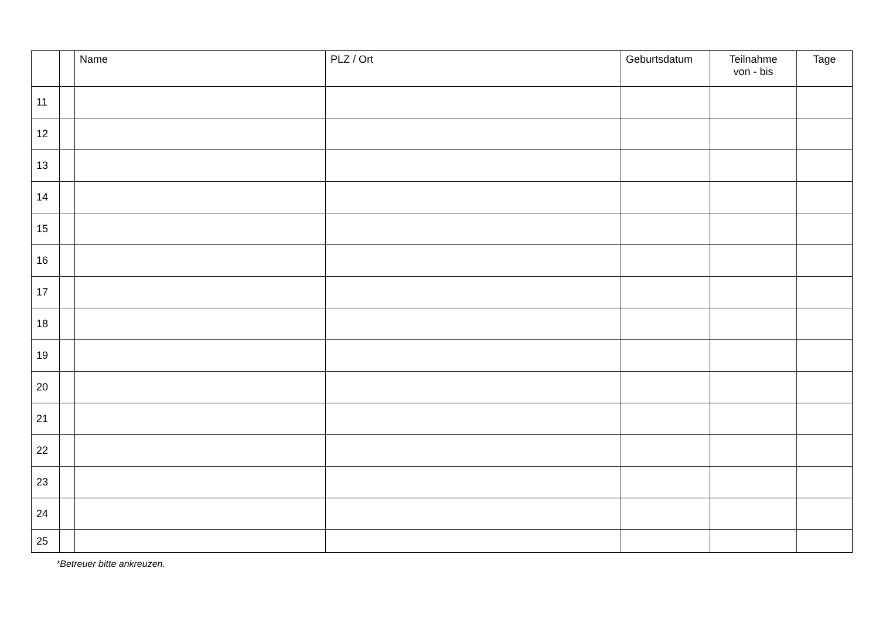| | | Name | PLZ / Ort | Geburtsdatum | Teilnahme von - bis | Tage |
| --- | --- | --- | --- | --- | --- | --- |
| 11 | | | | | | |
| 12 | | | | | | |
| 13 | | | | | | |
| 14 | | | | | | |
| 15 | | | | | | |
| 16 | | | | | | |
| 17 | | | | | | |
| 18 | | | | | | |
| 19 | | | | | | |
| 20 | | | | | | |
| 21 | | | | | | |
| 22 | | | | | | |
| 23 | | | | | | |
| 24 | | | | | | |
| 25 | | | | | | |
*Betreuer bitte ankreuzen.